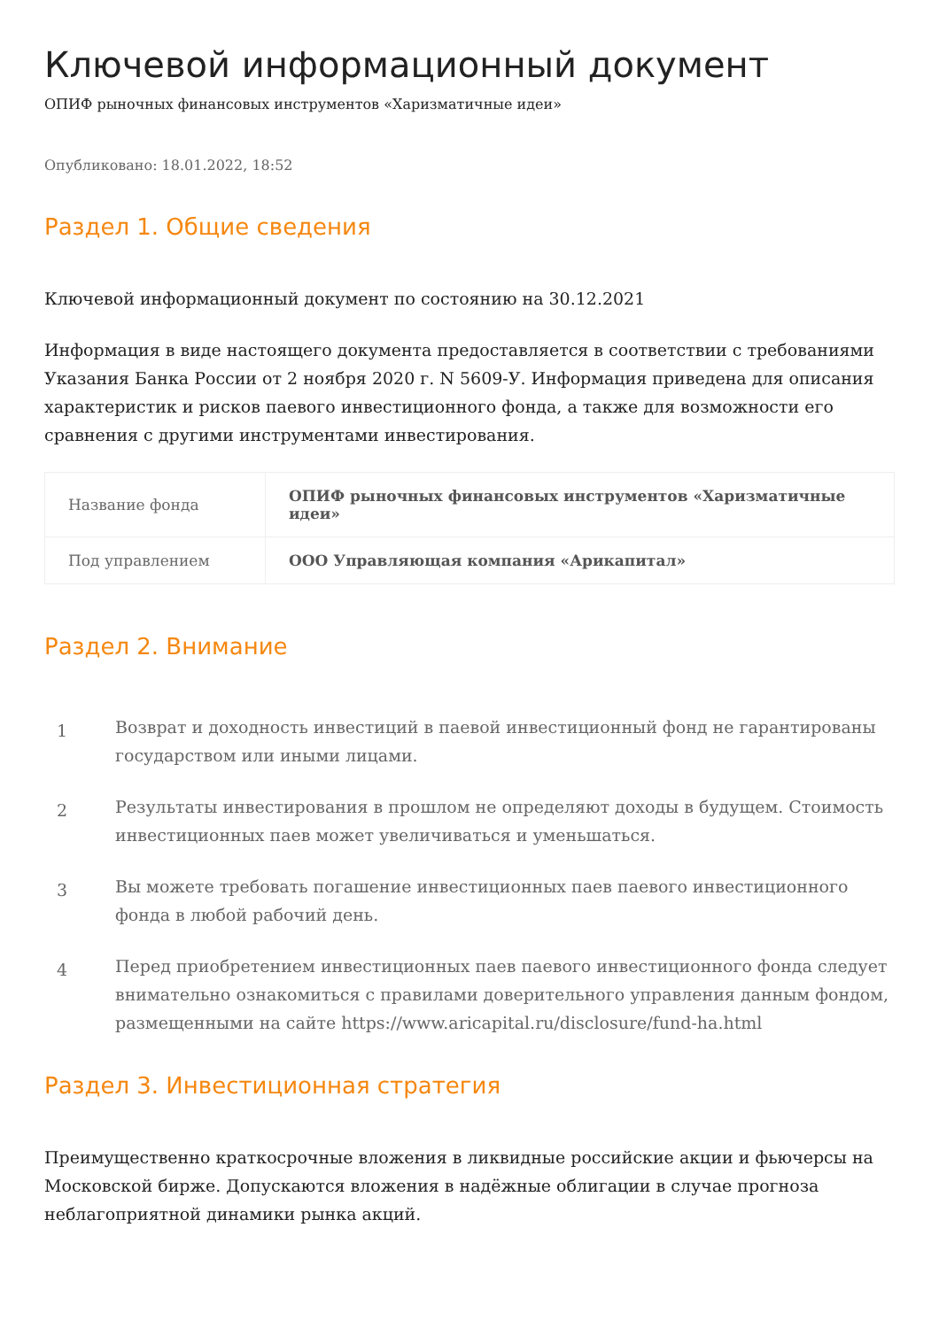Ключевой информационный документ
ОПИФ рыночных финансовых инструментов «Харизматичные идеи»
Опубликовано: 18.01.2022, 18:52
Раздел 1. Общие сведения
Ключевой информационный документ по состоянию на 30.12.2021
Информация в виде настоящего документа предоставляется в соответствии с требованиями Указания Банка России от 2 ноября 2020 г. N 5609-У. Информация приведена для описания характеристик и рисков паевого инвестиционного фонда, а также для возможности его сравнения с другими инструментами инвестирования.
| Название фонда | ОПИФ рыночных финансовых инструментов «Харизматичные идеи» |
| Под управлением | ООО Управляющая компания «Арикапитал» |
Раздел 2. Внимание
1
Возврат и доходность инвестиций в паевой инвестиционный фонд не гарантированы государством или иными лицами.
2
Результаты инвестирования в прошлом не определяют доходы в будущем. Стоимость инвестиционных паев может увеличиваться и уменьшаться.
3
Вы можете требовать погашение инвестиционных паев паевого инвестиционного фонда в любой рабочий день.
4
Перед приобретением инвестиционных паев паевого инвестиционного фонда следует внимательно ознакомиться с правилами доверительного управления данным фондом, размещенными на сайте https://www.aricapital.ru/disclosure/fund-ha.html
Раздел 3. Инвестиционная стратегия
Преимущественно краткосрочные вложения в ликвидные российские акции и фьючерсы на Московской бирже. Допускаются вложения в надёжные облигации в случае прогноза неблагоприятной динамики рынка акций.